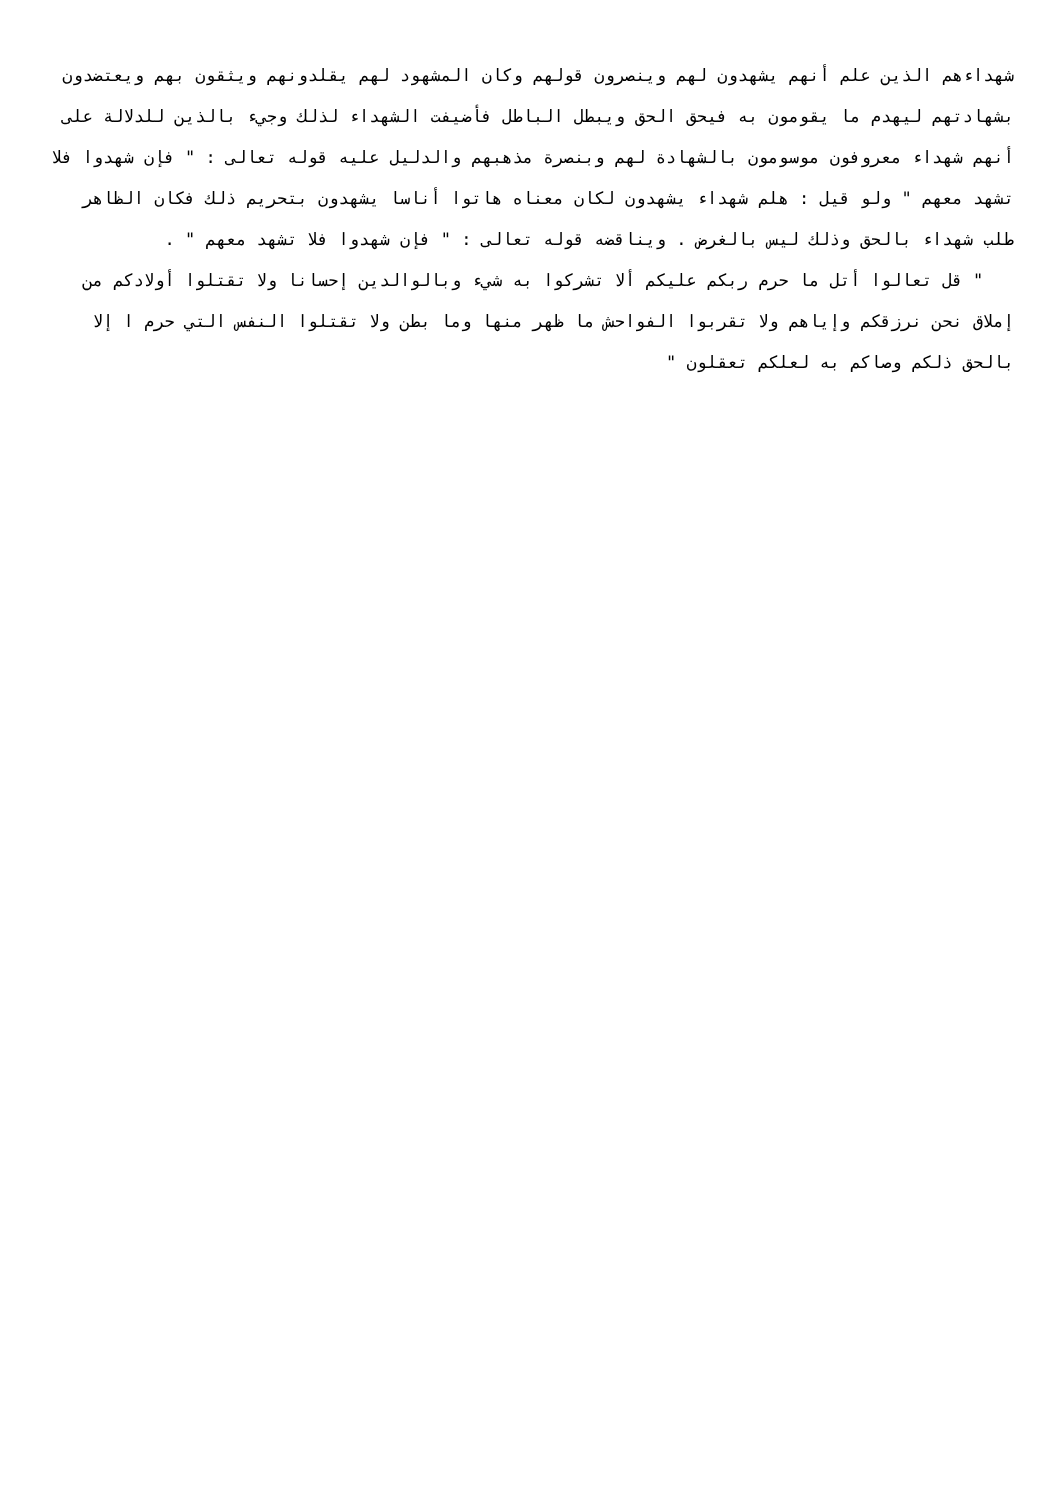شهداءهم الذين علم أنهم يشهدون لهم وينصرون قولهم وكان المشهود لهم يقلدونهم ويثقون بهم ويعتضدون بشهادتهم ليهدم ما يقومون به فيحق الحق ويبطل الباطل فأضيفت الشهداء لذلك وجيء بالذين للدلالة على أنهم شهداء معروفون موسومون بالشهادة لهم وبنصرة مذهبهم والدليل عليه قوله تعالى : " فإن شهدوا فلا تشهد معهم " ولو قيل : هلم شهداء يشهدون لكان معناه هاتوا أناسا يشهدون بتحريم ذلك فكان الظاهر طلب شهداء بالحق وذلك ليس بالغرض . ويناقضه قوله تعالى : " فإن شهدوا فلا تشهد معهم " .
" قل تعالوا أتل ما حرم ربكم عليكم ألا تشركوا به شيء وبالوالدين إحسانا ولا تقتلوا أولادكم من إملاق نحن نرزقكم وإياهم ولا تقربوا الفواحش ما ظهر منها وما بطن ولا تقتلوا النفس التي حرم ا إلا بالحق ذلكم وصاكم به لعلكم تعقلون "